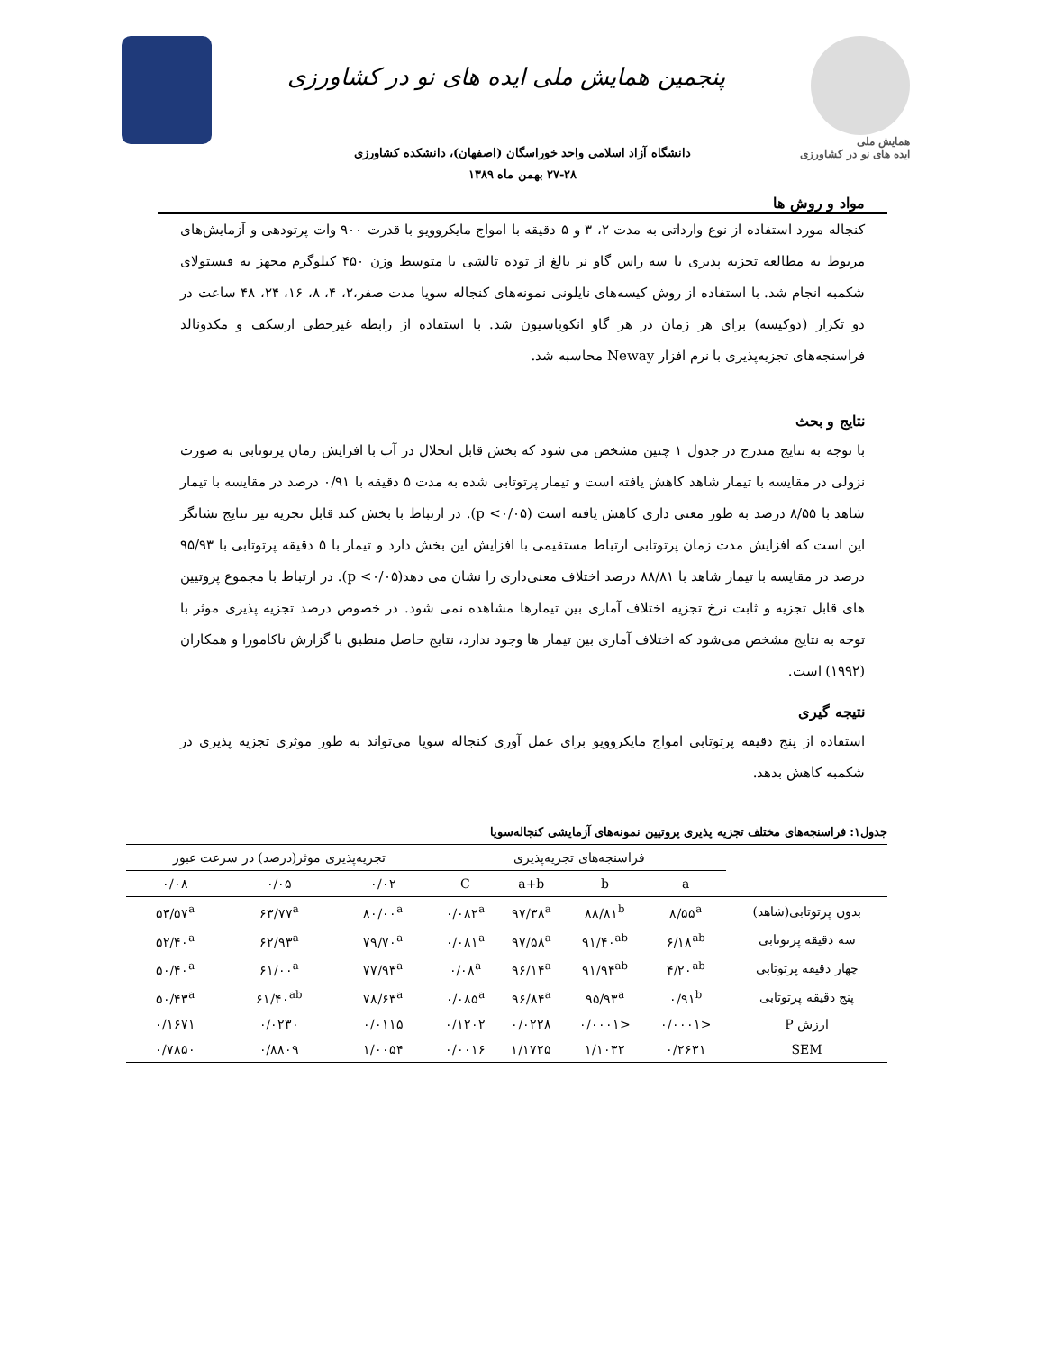همایش ملی
ایده های نو در کشاورزی
پنجمین همایش ملی ایده های نو در کشاورزی
دانشگاه آزاد اسلامی واحد خوراسگان (اصفهان)، دانشکده کشاورزی
۲۷-۲۸ بهمن ماه ۱۳۸۹
مواد و روش ها
کنجاله مورد استفاده از نوع وارداتی به مدت ۲، ۳ و ۵ دقیقه با امواج مایکروویو با قدرت ۹۰۰ وات پرتودهی و آزمایش‌های مربوط به مطالعه تجزیه پذیری با سه راس گاو نر بالغ از توده تالشی با متوسط وزن ۴۵۰ کیلوگرم مجهز به فیستولای شکمبه انجام شد. با استفاده از روش کیسه‌های نایلونی نمونه‌های کنجاله سویا مدت صفر،۲، ۴، ۸، ۱۶، ۲۴، ۴۸ ساعت در دو تکرار (دوکیسه) برای هر زمان در هر گاو انکوباسیون شد. با استفاده از رابطه غیرخطی ارسکف و مکدونالد فراسنجه‌های تجزیه‌پذیری با نرم افزار Neway محاسبه شد.
نتایج و بحث
با توجه به نتایج مندرج در جدول ۱ چنین مشخص می شود که بخش قابل انحلال در آب با افزایش زمان پرتوتابی به صورت نزولی در مقایسه با تیمار شاهد کاهش یافته است و تیمار پرتوتابی شده به مدت ۵ دقیقه با ۰/۹۱ درصد در مقایسه با تیمار شاهد با ۸/۵۵ درصد به طور معنی داری کاهش یافته است (p <۰/۰۵). در ارتباط با بخش کند قابل تجزیه نیز نتایج نشانگر این است که افزایش مدت زمان پرتوتابی ارتباط مستقیمی با افزایش این بخش دارد و تیمار با ۵ دقیقه پرتوتابی با ۹۵/۹۳ درصد در مقایسه با تیمار شاهد با ۸۸/۸۱ درصد اختلاف معنی‌داری را نشان می دهد(p <۰/۰۵). در ارتباط با مجموع پروتیین های قابل تجزیه و ثابت نرخ تجزیه اختلاف آماری بین تیمارها مشاهده نمی شود. در خصوص درصد تجزیه پذیری موثر با توجه به نتایج مشخص می‌شود که اختلاف آماری بین تیمار ها وجود ندارد، نتایج حاصل منطبق با گزارش ناکامورا و همکاران (۱۹۹۲) است.
نتیجه گیری
استفاده از پنج دقیقه پرتوتابی امواج مایکروویو برای عمل آوری کنجاله سویا می‌تواند به طور موثری تجزیه پذیری در شکمبه کاهش بدهد.
جدول۱: فراسنجه‌های مختلف تجزیه پذیری پروتیین نمونه‌های آزمایشی کنجاله‌سویا
| | فراسنجه‌های تجزیه‌پذیری | | | | تجزیه‌پذیری موثر(درصد) در سرعت عبور | | |
| --- | --- | --- | --- | --- | --- | --- | --- |
| | a | b | a+b | C | ۰/۰۲ | ۰/۰۵ | ۰/۰۸ |
| بدون پرتوتابی(شاهد) | ۸/۵۵<sup>a</sup> | ۸۸/۸۱<sup>b</sup> | ۹۷/۳۸<sup>a</sup> | ۰/۰۸۲<sup>a</sup> | ۸۰/۰۰<sup>a</sup> | ۶۳/۷۷<sup>a</sup> | ۵۳/۵۷<sup>a</sup> |
| سه دقیقه پرتوتابی | ۶/۱۸<sup>ab</sup> | ۹۱/۴۰<sup>ab</sup> | ۹۷/۵۸<sup>a</sup> | ۰/۰۸۱<sup>a</sup> | ۷۹/۷۰<sup>a</sup> | ۶۲/۹۳<sup>a</sup> | ۵۲/۴۰<sup>a</sup> |
| چهار دقیقه پرتوتابی | ۴/۲۰<sup>ab</sup> | ۹۱/۹۴<sup>ab</sup> | ۹۶/۱۴<sup>a</sup> | ۰/۰۸<sup>a</sup> | ۷۷/۹۳<sup>a</sup> | ۶۱/۰۰<sup>a</sup> | ۵۰/۴۰<sup>a</sup> |
| پنج دقیقه پرتوتابی | ۰/۹۱<sup>b</sup> | ۹۵/۹۳<sup>a</sup> | ۹۶/۸۴<sup>a</sup> | ۰/۰۸۵<sup>a</sup> | ۷۸/۶۳<sup>a</sup> | ۶۱/۴۰<sup>ab</sup> | ۵۰/۴۳<sup>a</sup> |
| ارزش P | <۰/۰۰۰۱ | <۰/۰۰۰۱ | ۰/۰۲۲۸ | ۰/۱۲۰۲ | ۰/۰۱۱۵ | ۰/۰۲۳۰ | ۰/۱۶۷۱ |
| SEM | ۰/۲۶۳۱ | ۱/۱۰۳۲ | ۱/۱۷۲۵ | ۰/۰۰۱۶ | ۱/۰۰۵۴ | ۰/۸۸۰۹ | ۰/۷۸۵۰ |